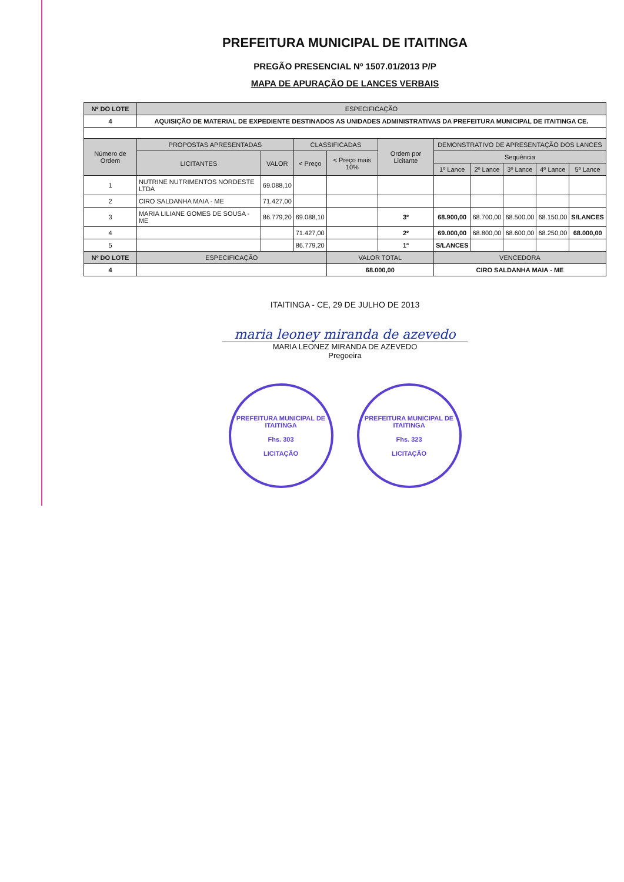PREFEITURA MUNICIPAL DE ITAITINGA
PREGÃO PRESENCIAL Nº 1507.01/2013 P/P
MAPA DE APURAÇÃO DE LANCES VERBAIS
| Nº DO LOTE | ESPECIFICAÇÃO | | | | | | | | | |
| --- | --- | --- | --- | --- | --- | --- | --- | --- | --- | --- |
| 4 | AQUISIÇÃO DE MATERIAL DE EXPEDIENTE DESTINADOS AS UNIDADES ADMINISTRATIVAS DA PREFEITURA MUNICIPAL DE ITAITINGA CE. | | | | | | | | | |
| Número de Ordem | PROPOSTAS APRESENTADAS | | CLASSIFICADAS | | Ordem por Licitante | DEMONSTRATIVO DE APRESENTAÇÃO DOS LANCES | | | | |
| | LICITANTES | VALOR | < Preço | < Preço mais 10% | | Sequência | | | | |
| | | | | | | 1º Lance | 2º Lance | 3º Lance | 4º Lance | 5º Lance |
| 1 | NUTRINE NUTRIMENTOS NORDESTE LTDA | 69.088,10 | | | | | | | | |
| 2 | CIRO SALDANHA MAIA - ME | 71.427,00 | | | | | | | | |
| 3 | MARIA LILIANE GOMES DE SOUSA - ME | 86.779,20 | 69.088,10 | | 3º | 68.900,00 | 68.700,00 | 68.500,00 | 68.150,00 | S/LANCES |
| 4 | | | 71.427,00 | | 2º | 69.000,00 | 68.800,00 | 68.600,00 | 68.250,00 | 68.000,00 |
| 5 | | | 86.779,20 | | 1º | S/LANCES | | | | |
| Nº DO LOTE | ESPECIFICAÇÃO | | | VALOR TOTAL | | VENCEDORA | | | | |
| 4 | | | | 68.000,00 | | CIRO SALDANHA MAIA - ME | | | | |
ITAITINGA - CE, 29 DE JULHO DE 2013
maria leoney miranda de azevedo
MARIA LEONEZ MIRANDA DE AZEVEDO
Pregoeira
PREFEITURA MUNICIPAL DE ITAITINGA
Fhs. 303
LICITAÇÃO
PREFEITURA MUNICIPAL DE ITAITINGA
Fhs. 323
LICITAÇÃO